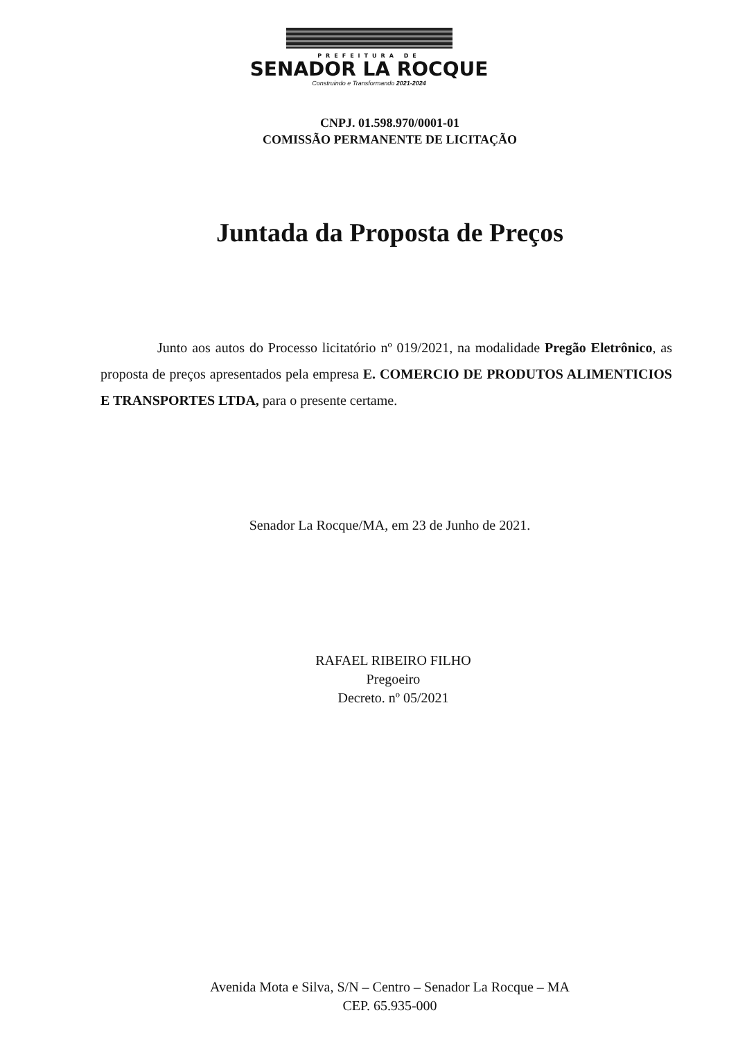PREFEITURA DE
SENADOR LA ROCQUE
Construindo e Transformando 2021-2024
CNPJ. 01.598.970/0001-01
COMISSÃO PERMANENTE DE LICITAÇÃO
Juntada da Proposta de Preços
Junto aos autos do Processo licitatório nº 019/2021, na modalidade Pregão Eletrônico, as proposta de preços apresentados pela empresa E. COMERCIO DE PRODUTOS ALIMENTICIOS E TRANSPORTES LTDA, para o presente certame.
Senador La Rocque/MA, em 23 de Junho de 2021.
RAFAEL RIBEIRO FILHO
Pregoeiro
Decreto. nº 05/2021
Avenida Mota e Silva, S/N – Centro – Senador La Rocque – MA
CEP. 65.935-000